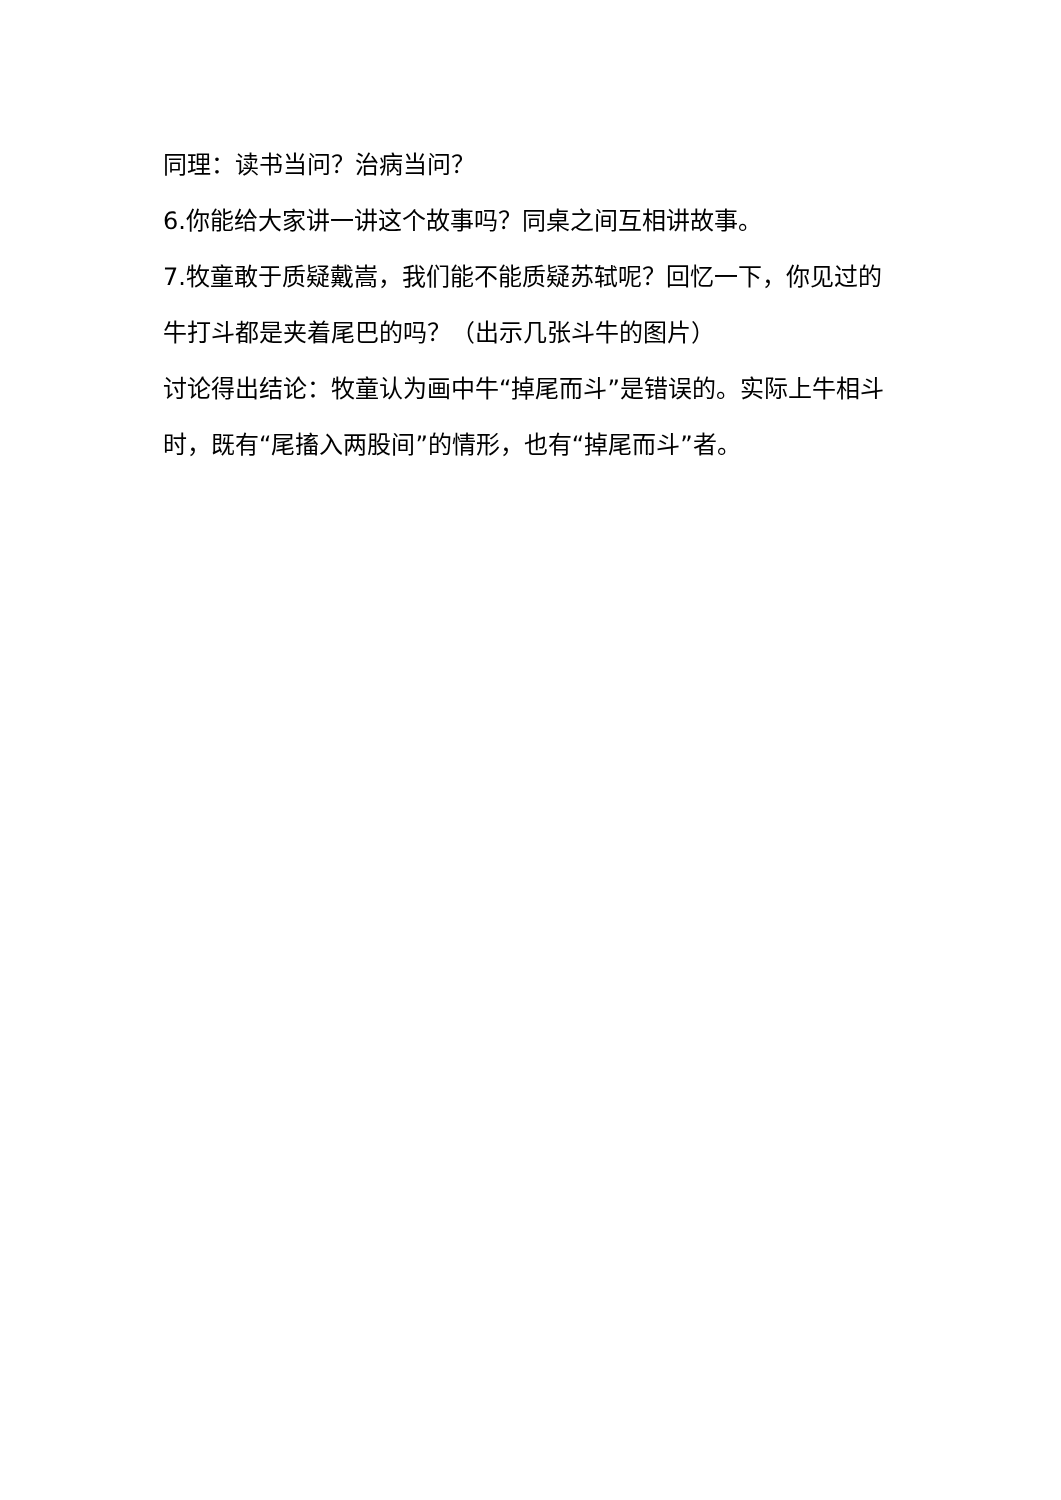同理：读书当问？治病当问？
6.你能给大家讲一讲这个故事吗？同桌之间互相讲故事。
7.牧童敢于质疑戴嵩，我们能不能质疑苏轼呢？回忆一下，你见过的牛打斗都是夹着尾巴的吗？（出示几张斗牛的图片）
讨论得出结论：牧童认为画中牛“掉尾而斗”是错误的。实际上牛相斗时，既有“尾搐入两股间”的情形，也有“掉尾而斗”者。